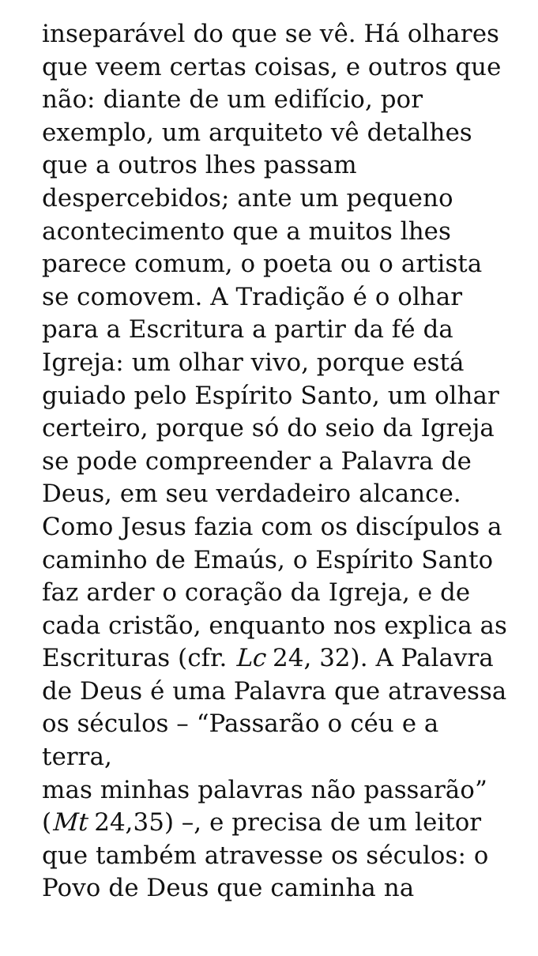inseparável do que se vê. Há olhares
que veem certas coisas, e outros que
não: diante de um edifício, por
exemplo, um arquiteto vê detalhes
que a outros lhes passam
despercebidos; ante um pequeno
acontecimento que a muitos lhes
parece comum, o poeta ou o artista
se comovem. A Tradição é o olhar
para a Escritura a partir da fé da
Igreja: um olhar vivo, porque está
guiado pelo Espírito Santo, um olhar
certeiro, porque só do seio da Igreja
se pode compreender a Palavra de
Deus, em seu verdadeiro alcance.
Como Jesus fazia com os discípulos a
caminho de Emaús, o Espírito Santo
faz arder o coração da Igreja, e de
cada cristão, enquanto nos explica as
Escrituras (cfr. Lc 24, 32). A Palavra
de Deus é uma Palavra que atravessa
os séculos – “Passarão o céu e a terra,
mas minhas palavras não passarão”
(Mt 24,35) –, e precisa de um leitor
que também atravesse os séculos: o
Povo de Deus que caminha na